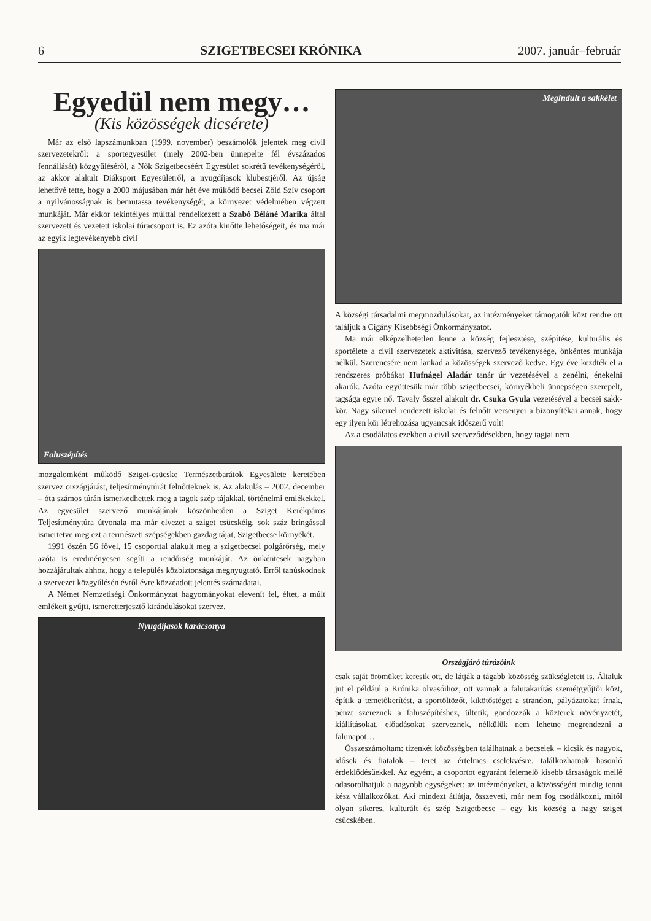6 SZIGETBECSEI KRÓNIKA 2007. január–február
Egyedül nem megy…
(Kis közösségek dicsérete)
Már az első lapszámunkban (1999. november) beszámolók jelentek meg civil szervezetekről: a sportegyesület (mely 2002-ben ünnepelte fél évszázados fennállását) közgyűléséről, a Nők Szigetbecséért Egyesület sokrétű tevékenységéről, az akkor alakult Diáksport Egyesületről, a nyugdíjasok klubestjéről. Az újság lehetővé tette, hogy a 2000 májusában már hét éve működő becsei Zöld Szív csoport a nyilvánosságnak is bemutassa tevékenységét, a környezet védelmében végzett munkáját. Már ekkor tekintélyes múlttal rendelkezett a Szabó Béláné Marika által szervezett és vezetett iskolai túracsoport is. Ez azóta kinőtte lehetőségeit, és ma már az egyik legtevékenyebb civil
Faluszépítés
mozgalomként működő Sziget-csücske Természetbarátok Egyesülete keretében szervez országjárást, teljesítménytúrát felnőtteknek is. Az alakulás – 2002. december – óta számos túrán ismerkedhettek meg a tagok szép tájakkal, történelmi emlékekkel. Az egyesület szervező munkájának köszönhetően a Sziget Kerékpáros Teljesítménytúra útvonala ma már elvezet a sziget csücskéig, sok száz bringással ismertetve meg ezt a természeti szépségekben gazdag tájat, Szigetbecse környékét.
1991 őszén 56 fővel, 15 csoporttal alakult meg a szigetbecsei polgárőrség, mely azóta is eredményesen segíti a rendőrség munkáját. Az önkéntesek nagyban hozzájárultak ahhoz, hogy a település közbiztonsága megnyugtató. Erről tanúskodnak a szervezet közgyűlésén évről évre közzéadott jelentés számadatai.
A Német Nemzetiségi Önkormányzat hagyományokat elevenít fel, éltet, a múlt emlékeit gyűjti, ismeretterjesztő kirándulásokat szervez.
Nyugdíjasok karácsonya
Megindult a sakkélet
A községi társadalmi megmozdulásokat, az intézményeket támogatók közt rendre ott találjuk a Cigány Kisebbségi Önkormányzatot.
Ma már elképzelhetetlen lenne a község fejlesztése, szépítése, kulturális és sportélete a civil szervezetek aktivitása, szervező tevékenysége, önkéntes munkája nélkül. Szerencsére nem lankad a közösségek szervező kedve. Egy éve kezdték el a rendszeres próbákat Hufnágel Aladár tanár úr vezetésével a zenélni, énekelni akarók. Azóta együttesük már több szigetbecsei, környékbeli ünnepségen szerepelt, tagsága egyre nő. Tavaly ősszel alakult dr. Csuka Gyula vezetésével a becsei sakk-kör. Nagy sikerrel rendezett iskolai és felnőtt versenyei a bizonyítékai annak, hogy egy ilyen kör létrehozása ugyancsak időszerű volt!
Az a csodálatos ezekben a civil szerveződésekben, hogy tagjai nem
Országjáró túrázóink
csak saját örömüket keresik ott, de látják a tágabb közösség szükségleteit is. Általuk jut el például a Krónika olvasóihoz, ott vannak a falutakarítás szemétgyűjtői közt, építik a temetőkerítést, a sportöltözőt, kikötőstéget a strandon, pályázatokat írnak, pénzt szereznek a faluszépítéshez, ültetik, gondozzák a közterek növényzetét, kiállításokat, előadásokat szerveznek, nélkülük nem lehetne megrendezni a falunapot…
Összeszámoltam: tizenkét közösségben találhatnak a becseiek – kicsik és nagyok, idősek és fiatalok – teret az értelmes cselekvésre, találkozhatnak hasonló érdeklődésűekkel. Az egyént, a csoportot egyaránt felemelő kisebb társaságok mellé odasorolhatjuk a nagyobb egységeket: az intézményeket, a közösségért mindig tenni kész vállalkozókat. Aki mindezt átlátja, összeveti, már nem fog csodálkozni, mitől olyan sikeres, kulturált és szép Szigetbecse – egy kis község a nagy sziget csücskében.